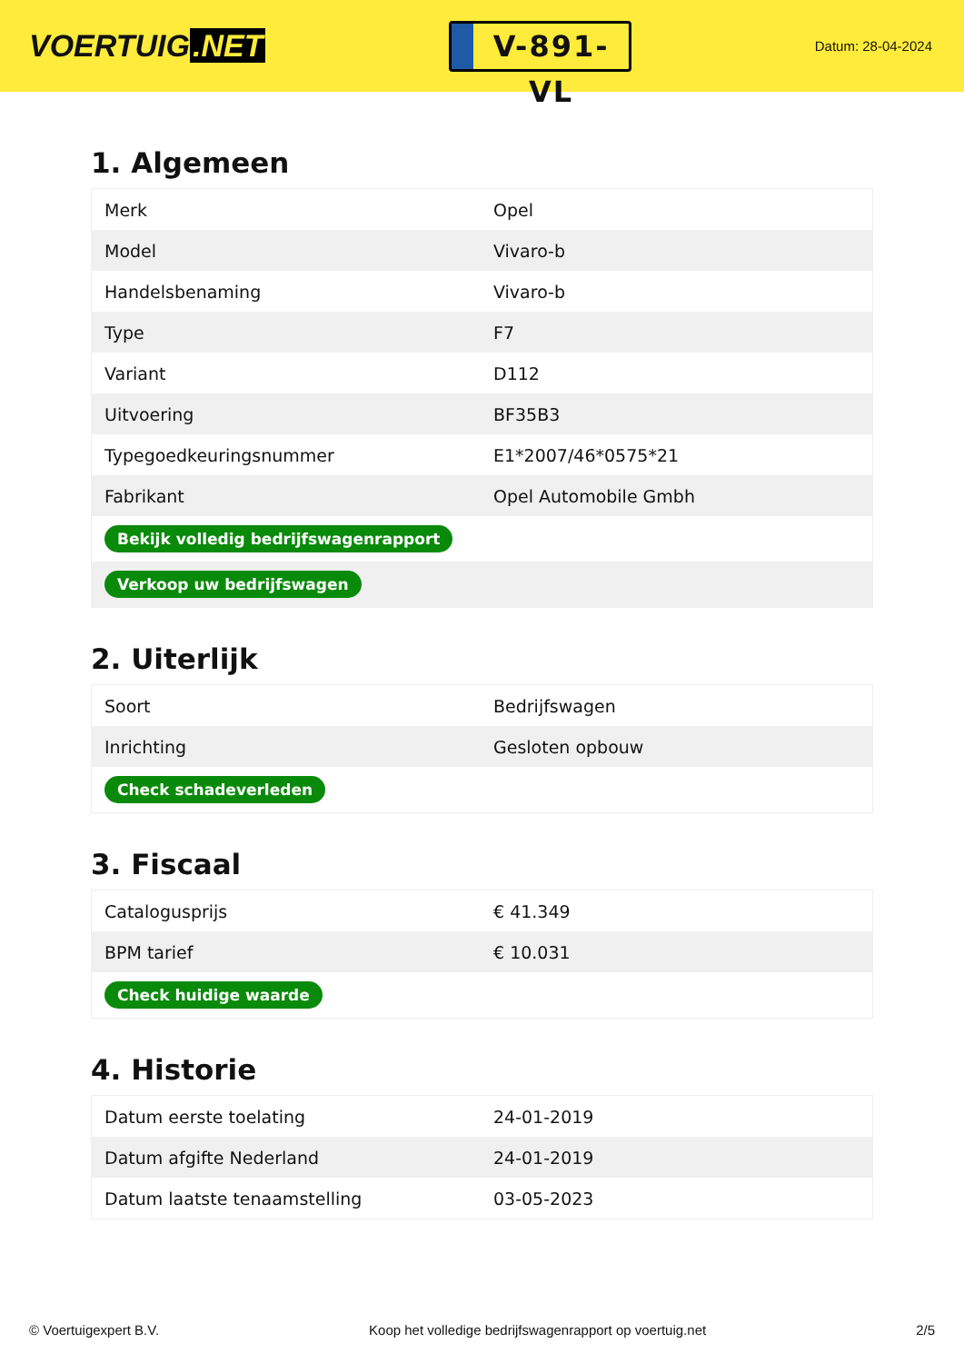VOERTUIG.NET
V-891-VL
Datum: 28-04-2024
1. Algemeen
| Merk | Opel |
| Model | Vivaro-b |
| Handelsbenaming | Vivaro-b |
| Type | F7 |
| Variant | D112 |
| Uitvoering | BF35B3 |
| Typegoedkeuringsnummer | E1*2007/46*0575*21 |
| Fabrikant | Opel Automobile Gmbh |
| Bekijk volledig bedrijfswagenrapport | |
| Verkoop uw bedrijfswagen | |
2. Uiterlijk
| Soort | Bedrijfswagen |
| Inrichting | Gesloten opbouw |
| Check schadeverleden | |
3. Fiscaal
| Catalogusprijs | € 41.349 |
| BPM tarief | € 10.031 |
| Check huidige waarde | |
4. Historie
| Datum eerste toelating | 24-01-2019 |
| Datum afgifte Nederland | 24-01-2019 |
| Datum laatste tenaamstelling | 03-05-2023 |
© Voertuigexpert B.V. Koop het volledige bedrijfswagenrapport op voertuig.net 2/5